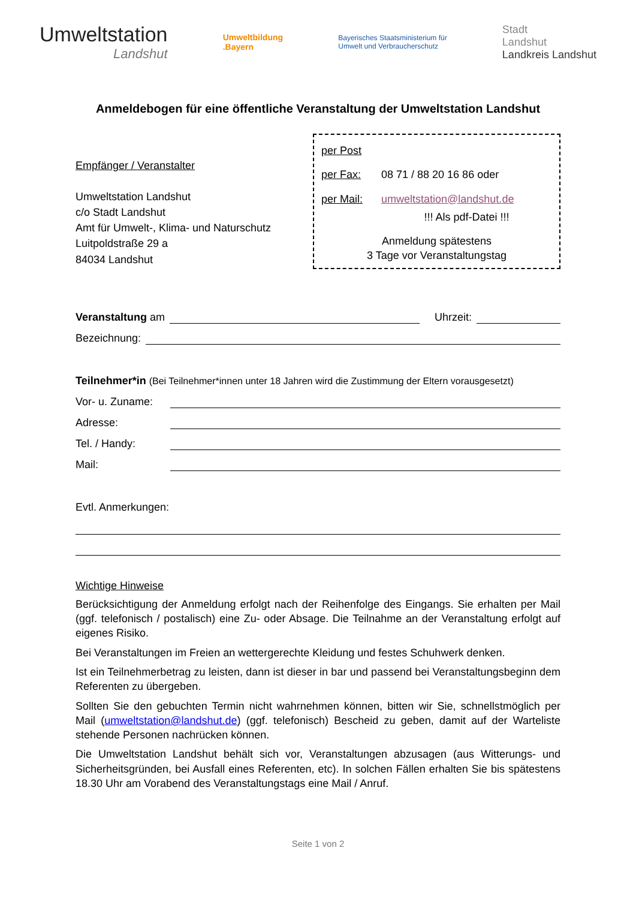Umweltstation
Landshut
Umweltbildung
.Bayern
Bayerisches Staatsministerium für
Umwelt und Verbraucherschutz
Stadt
Landshut
Landkreis Landshut
Anmeldebogen für eine öffentliche Veranstaltung der Umweltstation Landshut
Empfänger / Veranstalter
Umweltstation Landshut
c/o Stadt Landshut
Amt für Umwelt-, Klima- und Naturschutz
Luitpoldstraße 29 a
84034 Landshut
per Post
per Fax: 08 71 / 88 20 16 86 oder
per Mail: umweltstation@landshut.de
!!! Als pdf-Datei !!!
Anmeldung spätestens
3 Tage vor Veranstaltungstag
Veranstaltung am Uhrzeit:
Bezeichnung:
Teilnehmer*in (Bei Teilnehmer*innen unter 18 Jahren wird die Zustimmung der Eltern vorausgesetzt)
Vor- u. Zuname:
Adresse:
Tel. / Handy:
Mail:
Evtl. Anmerkungen:
Wichtige Hinweise
Berücksichtigung der Anmeldung erfolgt nach der Reihenfolge des Eingangs. Sie erhalten per Mail (ggf. telefonisch / postalisch) eine Zu- oder Absage. Die Teilnahme an der Veranstaltung erfolgt auf eigenes Risiko.
Bei Veranstaltungen im Freien an wettergerechte Kleidung und festes Schuhwerk denken.
Ist ein Teilnehmerbetrag zu leisten, dann ist dieser in bar und passend bei Veranstaltungs­beginn dem Referenten zu übergeben.
Sollten Sie den gebuchten Termin nicht wahrnehmen können, bitten wir Sie, schnellstmöglich per Mail (umweltstation@landshut.de) (ggf. telefonisch) Bescheid zu geben, damit auf der Warteliste stehende Personen nachrücken können.
Die Umweltstation Landshut behält sich vor, Veranstaltungen abzusagen (aus Witterungs- und Sicherheitsgründen, bei Ausfall eines Referenten, etc). In solchen Fällen erhalten Sie bis spätestens 18.30 Uhr am Vorabend des Veranstaltungstags eine Mail / Anruf.
Seite 1 von 2